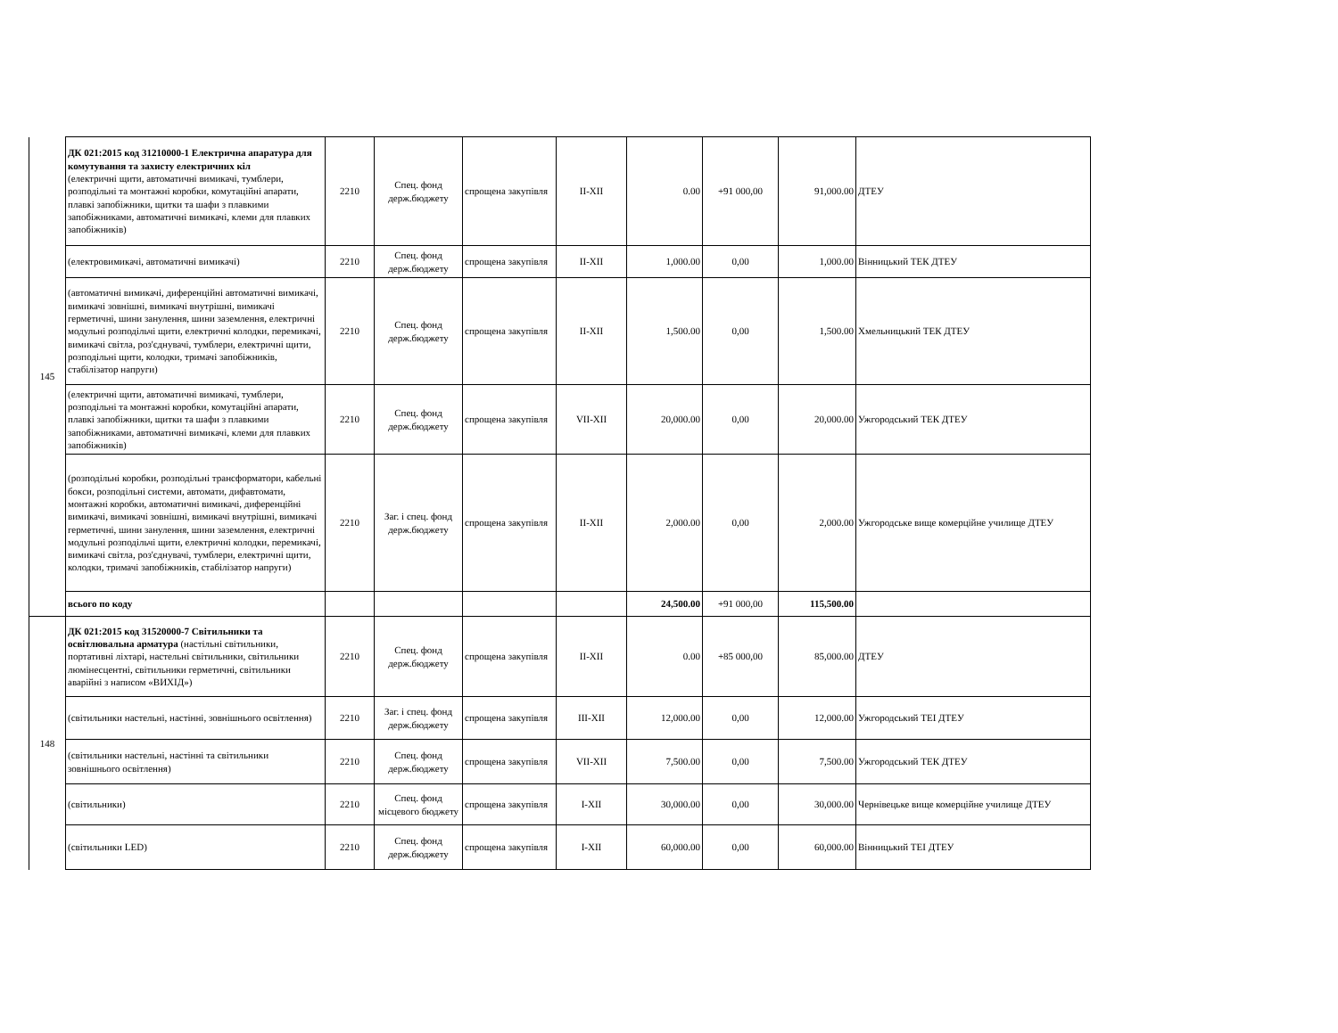| 145 | ДК 021:2015 код 31210000-1 Електрична апаратура для комутування та захисту електричних кіл (електричні щити, автоматичні вимикачі, тумблери, розподільні та монтажні коробки, комутаційні апарати, плавкі запобіжники, щитки та шафи з плавкими запобіжниками, автоматичні вимикачі, клеми для плавких запобіжників) | 2210 | Спец. фонд держ.бюджету | спрощена закупівля | II-XII | 0.00 | +91 000,00 | 91,000.00 | ДТЕУ |
| | (електровимикачі, автоматичні вимикачі) | 2210 | Спец. фонд держ.бюджету | спрощена закупівля | II-XII | 1,000.00 | 0,00 | 1,000.00 | Вінницький ТЕК ДТЕУ |
| | (автоматичні вимикачі, диференційні автоматичні вимикачі, вимикачі зовнішні, вимикачі внутрішні, вимикачі герметичні, шини занулення, шини заземлення, електричні модульні розподільчі щити, електричні колодки, перемикачі, вимикачі світла, роз'єднувачі, тумблери, електричні щити, розподільні щити, колодки, тримачі запобіжників, стабілізатор напруги) | 2210 | Спец. фонд держ.бюджету | спрощена закупівля | II-XII | 1,500.00 | 0,00 | 1,500.00 | Хмельницький ТЕК ДТЕУ |
| | (електричні щити, автоматичні вимикачі, тумблери, розподільні та монтажні коробки, комутаційні апарати, плавкі запобіжники, щитки та шафи з плавкими запобіжниками, автоматичні вимикачі, клеми для плавких запобіжників) | 2210 | Спец. фонд держ.бюджету | спрощена закупівля | VII-XII | 20,000.00 | 0,00 | 20,000.00 | Ужгородський ТЕК ДТЕУ |
| | (розподільні коробки, розподільні трансформатори, кабельні бокси, розподільні системи, автомати, дифавтомати, монтажні коробки, автоматичні вимикачі, диференційні вимикачі, вимикачі зовнішні, вимикачі внутрішні, вимикачі герметичні, шини занулення, шини заземлення, електричні модульні розподільчі щити, електричні колодки, перемикачі, вимикачі світла, роз'єднувачі, тумблери, електричні щити, колодки, тримачі запобіжників, стабілізатор напруги) | 2210 | Заг. і спец. фонд держ.бюджету | спрощена закупівля | II-XII | 2,000.00 | 0,00 | 2,000.00 | Ужгородське вище комерційне училище ДТЕУ |
| | всього по коду | | | | | 24,500.00 | +91 000,00 | 115,500.00 | |
| 148 | ДК 021:2015 код 31520000-7 Світильники та освітлювальна арматура (настільні світильники, портативні ліхтарі, настельні світильники, світильники люмінесцентні, світильники герметичні, світильники аварійні з написом «ВИХІД») | 2210 | Спец. фонд держ.бюджету | спрощена закупівля | II-XII | 0.00 | +85 000,00 | 85,000.00 | ДТЕУ |
| | (світильники настельні, настінні, зовнішнього освітлення) | 2210 | Заг. і спец. фонд держ.бюджету | спрощена закупівля | III-XII | 12,000.00 | 0,00 | 12,000.00 | Ужгородський ТЕІ ДТЕУ |
| | (світильники настельні, настінні та світильники зовнішнього освітлення) | 2210 | Спец. фонд держ.бюджету | спрощена закупівля | VII-XII | 7,500.00 | 0,00 | 7,500.00 | Ужгородський ТЕК ДТЕУ |
| | (світильники) | 2210 | Спец. фонд місцевого бюджету | спрощена закупівля | I-XII | 30,000.00 | 0,00 | 30,000.00 | Чернівецьке вище комерційне училище ДТЕУ |
| | (світильники LED) | 2210 | Спец. фонд держ.бюджету | спрощена закупівля | I-XII | 60,000.00 | 0,00 | 60,000.00 | Вінницький ТЕІ ДТЕУ |